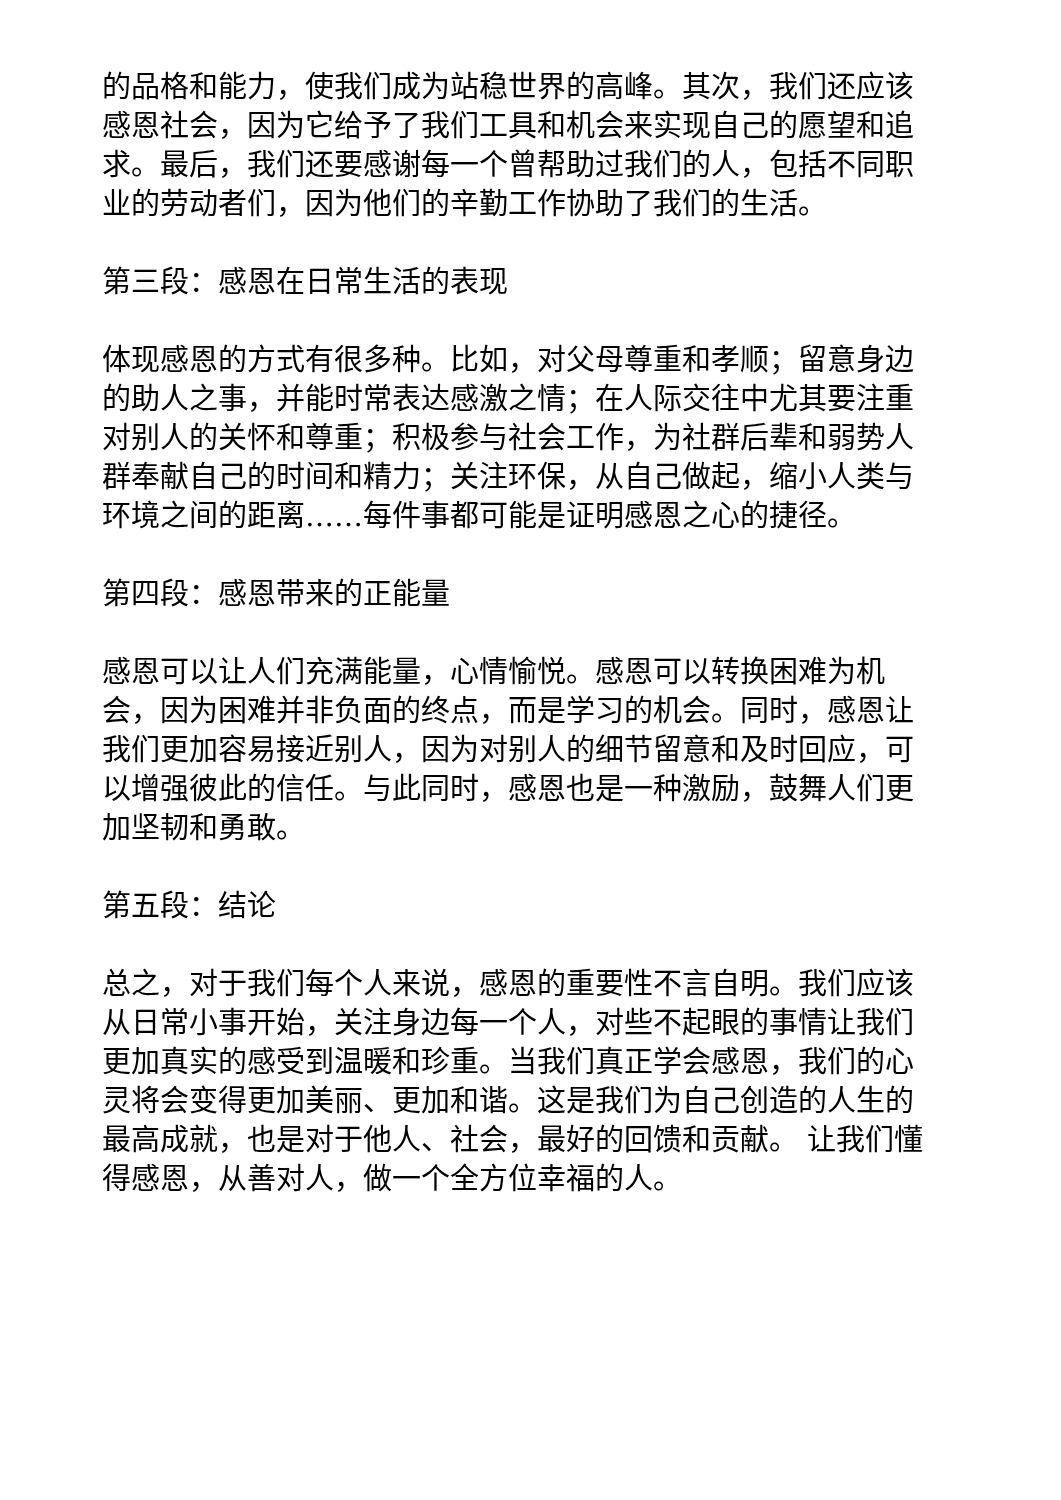的品格和能力，使我们成为站稳世界的高峰。其次，我们还应该感恩社会，因为它给予了我们工具和机会来实现自己的愿望和追求。最后，我们还要感谢每一个曾帮助过我们的人，包括不同职业的劳动者们，因为他们的辛勤工作协助了我们的生活。
第三段：感恩在日常生活的表现
体现感恩的方式有很多种。比如，对父母尊重和孝顺；留意身边的助人之事，并能时常表达感激之情；在人际交往中尤其要注重对别人的关怀和尊重；积极参与社会工作，为社群后辈和弱势人群奉献自己的时间和精力；关注环保，从自己做起，缩小人类与环境之间的距离……每件事都可能是证明感恩之心的捷径。
第四段：感恩带来的正能量
感恩可以让人们充满能量，心情愉悦。感恩可以转换困难为机会，因为困难并非负面的终点，而是学习的机会。同时，感恩让我们更加容易接近别人，因为对别人的细节留意和及时回应，可以增强彼此的信任。与此同时，感恩也是一种激励，鼓舞人们更加坚韧和勇敢。
第五段：结论
总之，对于我们每个人来说，感恩的重要性不言自明。我们应该从日常小事开始，关注身边每一个人，对些不起眼的事情让我们更加真实的感受到温暖和珍重。当我们真正学会感恩，我们的心灵将会变得更加美丽、更加和谐。这是我们为自己创造的人生的最高成就，也是对于他人、社会，最好的回馈和贡献。 让我们懂得感恩，从善对人，做一个全方位幸福的人。